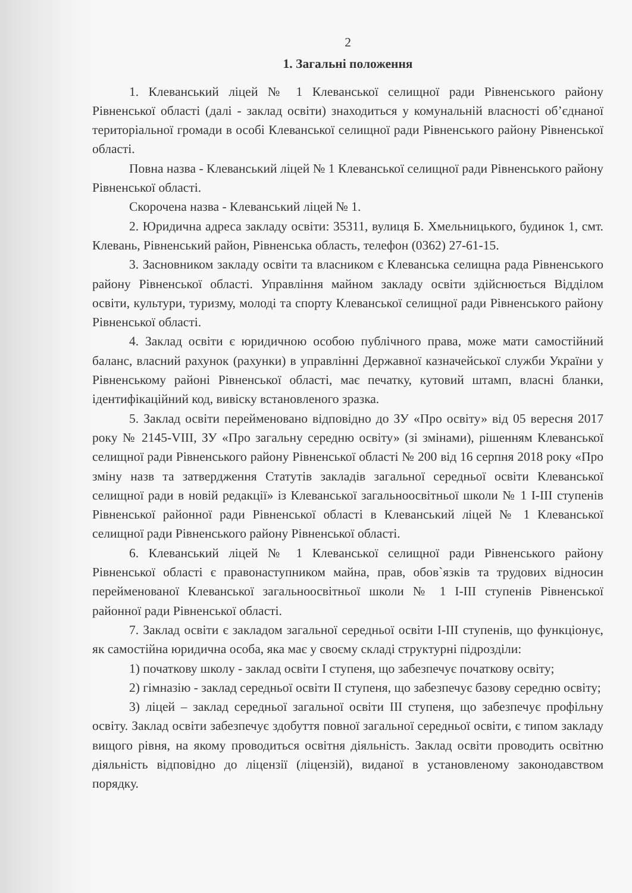2
1. Загальні положення
1. Клеванський ліцей № 1 Клеванської селищної ради Рівненського району Рівненської області (далі - заклад освіти) знаходиться у комунальній власності об’єднаної територіальної громади в особі Клеванської селищної ради Рівненського району Рівненської області.
Повна назва - Клеванський ліцей № 1 Клеванської селищної ради Рівненського району Рівненської області.
Скорочена назва - Клеванський ліцей № 1.
2. Юридична адреса закладу освіти: 35311, вулиця Б. Хмельницького, будинок 1, смт. Клевань, Рівненський район, Рівненська область, телефон (0362) 27-61-15.
3. Засновником закладу освіти та власником є Клеванська селищна рада Рівненського району Рівненської області. Управління майном закладу освіти здійснюється Відділом освіти, культури, туризму, молоді та спорту Клеванської селищної ради Рівненського району Рівненської області.
4. Заклад освіти є юридичною особою публічного права, може мати самостійний баланс, власний рахунок (рахунки) в управлінні Державної казначейської служби України у Рівненському районі Рівненської області, має печатку, кутовий штамп, власні бланки, ідентифікаційний код, вивіску встановленого зразка.
5. Заклад освіти перейменовано відповідно до ЗУ «Про освіту» від 05 вересня 2017 року № 2145-VIII, ЗУ «Про загальну середню освіту» (зі змінами), рішенням Клеванської селищної ради Рівненського району Рівненської області № 200 від 16 серпня 2018 року «Про зміну назв та затвердження Статутів закладів загальної середньої освіти Клеванської селищної ради в новій редакції» із Клеванської загальноосвітньої школи № 1 І-ІІІ ступенів Рівненської районної ради Рівненської області в Клеванський ліцей № 1 Клеванської селищної ради Рівненського району Рівненської області.
6. Клеванський ліцей № 1 Клеванської селищної ради Рівненського району Рівненської області є правонаступником майна, прав, обов`язків та трудових відносин перейменованої Клеванської загальноосвітньої школи № 1 І-ІІІ ступенів Рівненської районної ради Рівненської області.
7. Заклад освіти є закладом загальної середньої освіти І-ІІІ ступенів, що функціонує, як самостійна юридична особа, яка має у своєму складі структурні підрозділи:
1) початкову школу - заклад освіти І ступеня, що забезпечує початкову освіту;
2) гімназію - заклад середньої освіти ІІ ступеня, що забезпечує базову середню освіту;
3) ліцей – заклад середньої загальної освіти ІІІ ступеня, що забезпечує профільну освіту. Заклад освіти забезпечує здобуття повної загальної середньої освіти, є типом закладу вищого рівня, на якому проводиться освітня діяльність. Заклад освіти проводить освітню діяльність відповідно до ліцензії (ліцензій), виданої в установленому законодавством порядку.